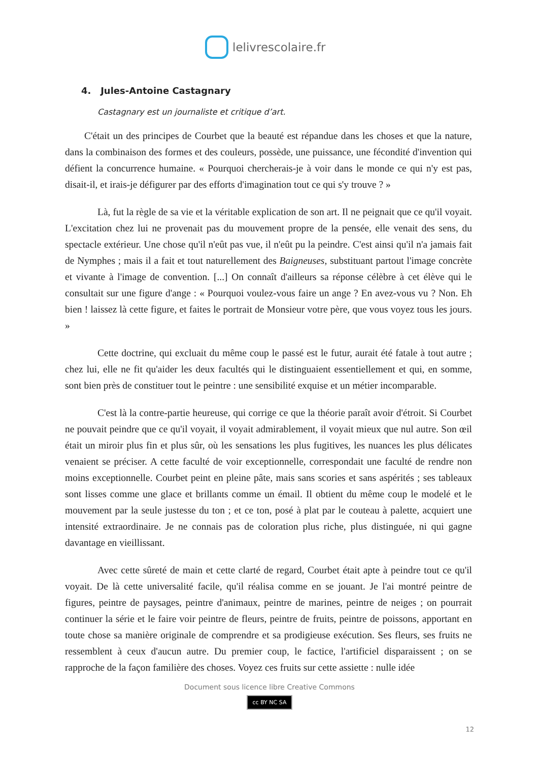lelivrescolaire.fr
4. Jules-Antoine Castagnary
Castagnary est un journaliste et critique d’art.
C'était un des principes de Courbet que la beauté est répandue dans les choses et que la nature, dans la combinaison des formes et des couleurs, possède, une puissance, une fécondité d'invention qui défient la concurrence humaine. « Pourquoi chercherais-je à voir dans le monde ce qui n'y est pas, disait-il, et irais-je défigurer par des efforts d'imagination tout ce qui s'y trouve ? »
Là, fut la règle de sa vie et la véritable explication de son art. Il ne peignait que ce qu'il voyait. L'excitation chez lui ne provenait pas du mouvement propre de la pensée, elle venait des sens, du spectacle extérieur. Une chose qu'il n'eût pas vue, il n'eût pu la peindre. C'est ainsi qu'il n'a jamais fait de Nymphes ; mais il a fait et tout naturellement des Baigneuses, substituant partout l'image concrète et vivante à l'image de convention. [...] On connaît d'ailleurs sa réponse célèbre à cet élève qui le consultait sur une figure d'ange : « Pourquoi voulez-vous faire un ange ? En avez-vous vu ? Non. Eh bien ! laissez là cette figure, et faites le portrait de Monsieur votre père, que vous voyez tous les jours. »
Cette doctrine, qui excluait du même coup le passé est le futur, aurait été fatale à tout autre ; chez lui, elle ne fit qu'aider les deux facultés qui le distinguaient essentiellement et qui, en somme, sont bien près de constituer tout le peintre : une sensibilité exquise et un métier incomparable.
C'est là la contre-partie heureuse, qui corrige ce que la théorie paraît avoir d'étroit. Si Courbet ne pouvait peindre que ce qu'il voyait, il voyait admirablement, il voyait mieux que nul autre. Son œil était un miroir plus fin et plus sûr, où les sensations les plus fugitives, les nuances les plus délicates venaient se préciser. A cette faculté de voir exceptionnelle, correspondait une faculté de rendre non moins exceptionnelle. Courbet peint en pleine pâte, mais sans scories et sans aspérités ; ses tableaux sont lisses comme une glace et brillants comme un émail. Il obtient du même coup le modelé et le mouvement par la seule justesse du ton ; et ce ton, posé à plat par le couteau à palette, acquiert une intensité extraordinaire. Je ne connais pas de coloration plus riche, plus distinguée, ni qui gagne davantage en vieillissant.
Avec cette sûreté de main et cette clarté de regard, Courbet était apte à peindre tout ce qu'il voyait. De là cette universalité facile, qu'il réalisa comme en se jouant. Je l'ai montré peintre de figures, peintre de paysages, peintre d'animaux, peintre de marines, peintre de neiges ; on pourrait continuer la série et le faire voir peintre de fleurs, peintre de fruits, peintre de poissons, apportant en toute chose sa manière originale de comprendre et sa prodigieuse exécution. Ses fleurs, ses fruits ne ressemblent à ceux d'aucun autre. Du premier coup, le factice, l'artificiel disparaissent ; on se rapproche de la façon familière des choses. Voyez ces fruits sur cette assiette : nulle idée
Document sous licence libre Creative Commons
cc BY NC SA
12